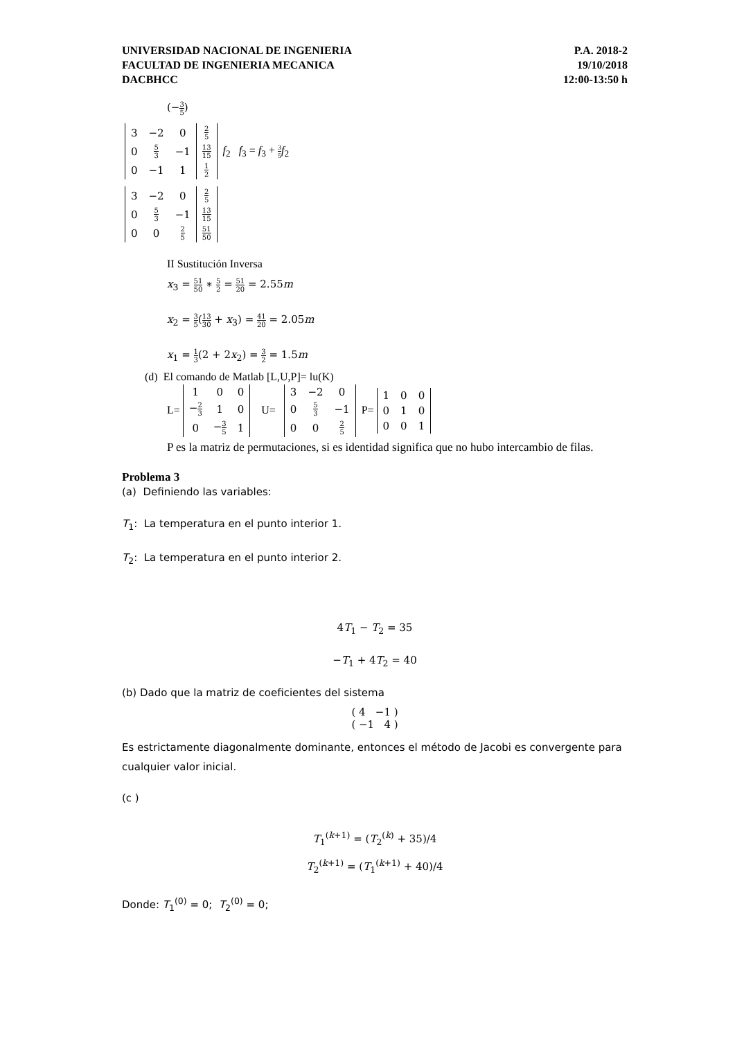UNIVERSIDAD NACIONAL DE INGENIERIA
FACULTAD DE INGENIERIA MECANICA
DACBHCC
P.A. 2018-2
19/10/2018
12:00-13:50 h
(−3 5)
| 3 | −2 | 0 | 2 5 |
| 0 | 5 3 | −1 | 13 15 |
| 0 | −1 | 1 | 1 2 |
f<sub>2</sub> f<sub>3</sub> = f<sub>3</sub> + 3 5 f<sub>2</sub>
| 3 | −2 | 0 | 2 5 |
| 0 | 5 3 | −1 | 13 15 |
| 0 | 0 | 2 5 | 51 50 |
II Sustitución Inversa
x<sub>3</sub> = 51 50 ∗ 5 2 = 51 20 = 2.55m
x<sub>2</sub> = 3 5(13 30 + x<sub>3</sub>) = 41 20 = 2.05m
x<sub>1</sub> = 1 3(2 + 2x<sub>2</sub>) = 3 2 = 1.5m
(d) El comando de Matlab [L,U,P]= lu(K)
L=
| 1 | 0 | 0 |
| − 2 3 | 1 | 0 |
| 0 | − 3 5 | 1 |
U=
| 3 | −2 | 0 |
| 0 | 5 3 | −1 |
| 0 | 0 | 2 5 |
P=
| 1 | 0 | 0 |
| 0 | 1 | 0 |
| 0 | 0 | 1 |
P es la matriz de permutaciones, si es identidad significa que no hubo intercambio de filas.
Problema 3
(a) Definiendo las variables:
T<sub>1</sub>: La temperatura en el punto interior 1.
T<sub>2</sub>: La temperatura en el punto interior 2.
4T<sub>1</sub> − T<sub>2</sub> = 35
−T<sub>1</sub> + 4T<sub>2</sub> = 40
(b) Dado que la matriz de coeficientes del sistema
( 4 −1 )
( −1 4 )
Es estrictamente diagonalmente dominante, entonces el método de Jacobi es convergente para cualquier valor inicial.
(c )
T<sub>1</sub><sup>(k+1)</sup> = (T<sub>2</sub><sup>(k)</sup> + 35)/4
T<sub>2</sub><sup>(k+1)</sup> = (T<sub>1</sub><sup>(k+1)</sup> + 40)/4
Donde: T<sub>1</sub><sup>(0)</sup> = 0; T<sub>2</sub><sup>(0)</sup> = 0;